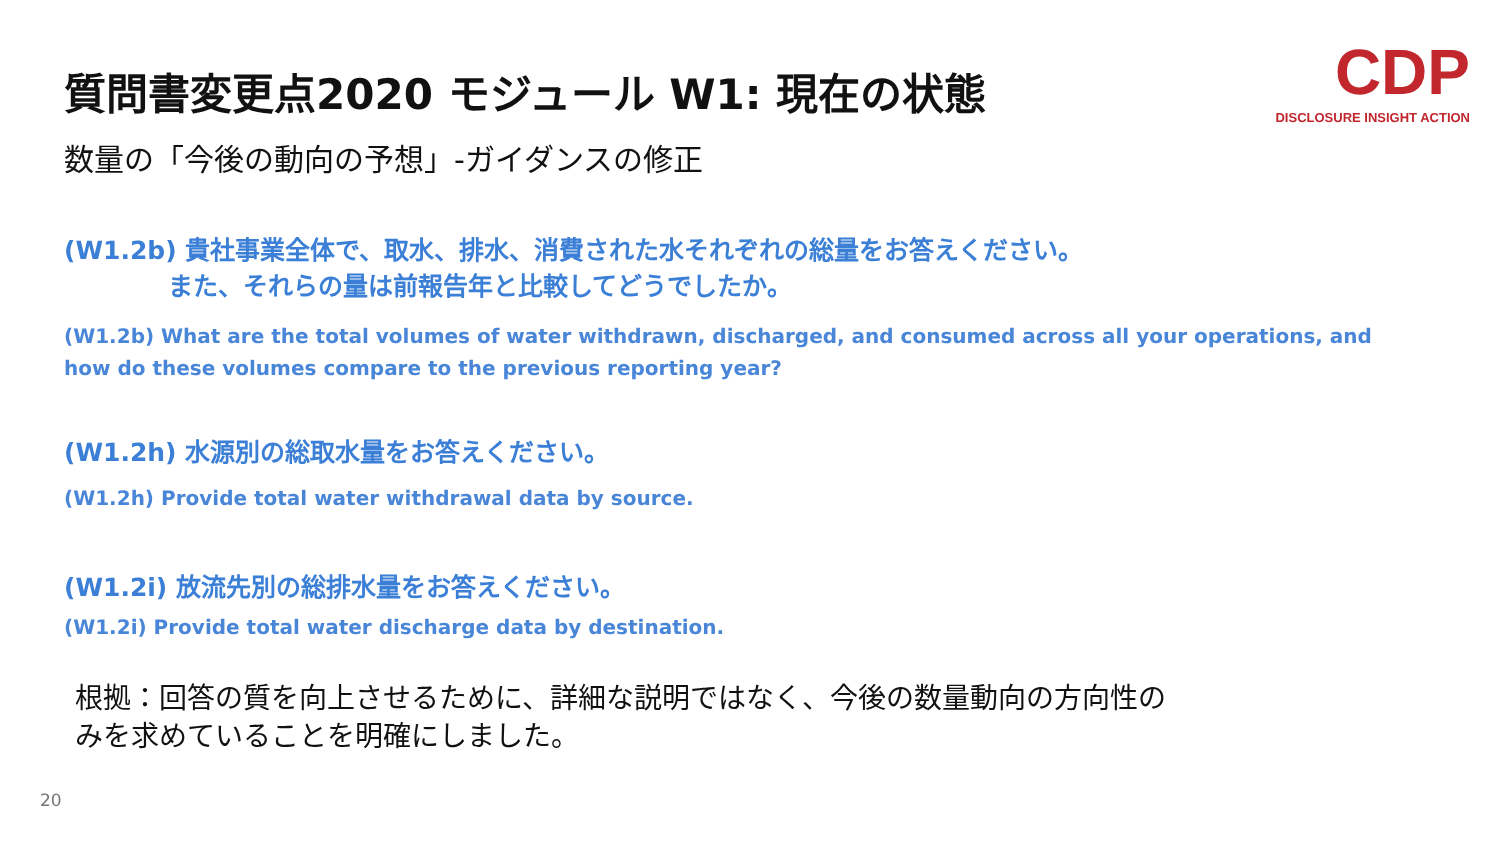質問書変更点2020 モジュール W1: 現在の状態
数量の「今後の動向の予想」-ガイダンスの修正
CDP
DISCLOSURE INSIGHT ACTION
(W1.2b) 貴社事業全体で、取水、排水、消費された水それぞれの総量をお答えください。
また、それらの量は前報告年と比較してどうでしたか。
(W1.2b) What are the total volumes of water withdrawn, discharged, and consumed across all your operations, and how do these volumes compare to the previous reporting year?
(W1.2h) 水源別の総取水量をお答えください。
(W1.2h) Provide total water withdrawal data by source.
(W1.2i) 放流先別の総排水量をお答えください。
(W1.2i) Provide total water discharge data by destination.
根拠：回答の質を向上させるために、詳細な説明ではなく、今後の数量動向の方向性の
みを求めていることを明確にしました。
20